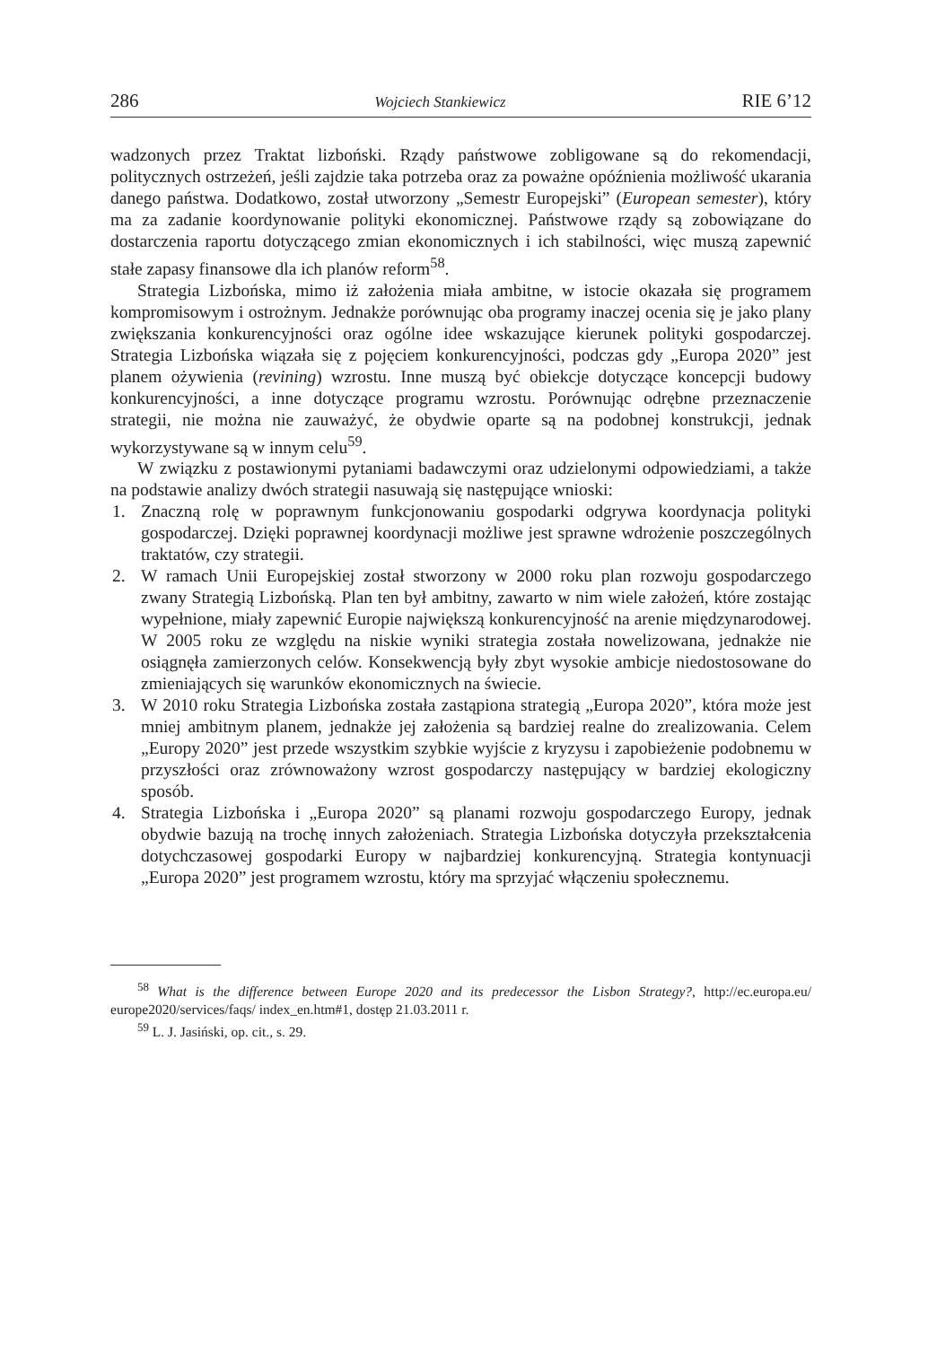286 Wojciech Stankiewicz RIE 6’12
wadzonych przez Traktat lizboński. Rządy państwowe zobligowane są do rekomendacji, politycznych ostrzeżeń, jeśli zajdzie taka potrzeba oraz za poważne opóźnienia możliwość ukarania danego państwa. Dodatkowo, został utworzony „Semestr Europejski” (European semester), który ma za zadanie koordynowanie polityki ekonomicznej. Państwowe rządy są zobowiązane do dostarczenia raportu dotyczącego zmian ekonomicznych i ich stabilności, więc muszą zapewnić stałe zapasy finansowe dla ich planów reform<sup>58</sup>.
Strategia Lizbońska, mimo iż założenia miała ambitne, w istocie okazała się programem kompromisowym i ostrożnym. Jednakże porównując oba programy inaczej ocenia się je jako plany zwiększania konkurencyjności oraz ogólne idee wskazujące kierunek polityki gospodarczej. Strategia Lizbońska wiązała się z pojęciem konkurencyjności, podczas gdy „Europa 2020” jest planem ożywienia (revining) wzrostu. Inne muszą być obiekcje dotyczące koncepcji budowy konkurencyjności, a inne dotyczące programu wzrostu. Porównując odrębne przeznaczenie strategii, nie można nie zauważyć, że obydwie oparte są na podobnej konstrukcji, jednak wykorzystywane są w innym celu<sup>59</sup>.
W związku z postawionymi pytaniami badawczymi oraz udzielonymi odpowiedziami, a także na podstawie analizy dwóch strategii nasuwają się następujące wnioski:
1. Znaczną rolę w poprawnym funkcjonowaniu gospodarki odgrywa koordynacja polityki gospodarczej. Dzięki poprawnej koordynacji możliwe jest sprawne wdrożenie poszczególnych traktatów, czy strategii.
2. W ramach Unii Europejskiej został stworzony w 2000 roku plan rozwoju gospodarczego zwany Strategią Lizbońską. Plan ten był ambitny, zawarto w nim wiele założeń, które zostając wypełnione, miały zapewnić Europie największą konkurencyjność na arenie międzynarodowej. W 2005 roku ze względu na niskie wyniki strategia została nowelizowana, jednakże nie osiągnęła zamierzonych celów. Konsekwencją były zbyt wysokie ambicje niedostosowane do zmieniających się warunków ekonomicznych na świecie.
3. W 2010 roku Strategia Lizbońska została zastąpiona strategią „Europa 2020”, która może jest mniej ambitnym planem, jednakże jej założenia są bardziej realne do zrealizowania. Celem „Europy 2020” jest przede wszystkim szybkie wyjście z kryzysu i zapobieżenie podobnemu w przyszłości oraz zrównoważony wzrost gospodarczy następujący w bardziej ekologiczny sposób.
4. Strategia Lizbońska i „Europa 2020” są planami rozwoju gospodarczego Europy, jednak obydwie bazują na trochę innych założeniach. Strategia Lizbońska dotyczyła przekształcenia dotychczasowej gospodarki Europy w najbardziej konkurencyjną. Strategia kontynuacji „Europa 2020” jest programem wzrostu, który ma sprzyjać włączeniu społecznemu.
<sup>58</sup> What is the difference between Europe 2020 and its predecessor the Lisbon Strategy?, http://ec.europa.eu/ europe2020/services/faqs/ index_en.htm#1, dostęp 21.03.2011 r.
<sup>59</sup> L. J. Jasiński, op. cit., s. 29.